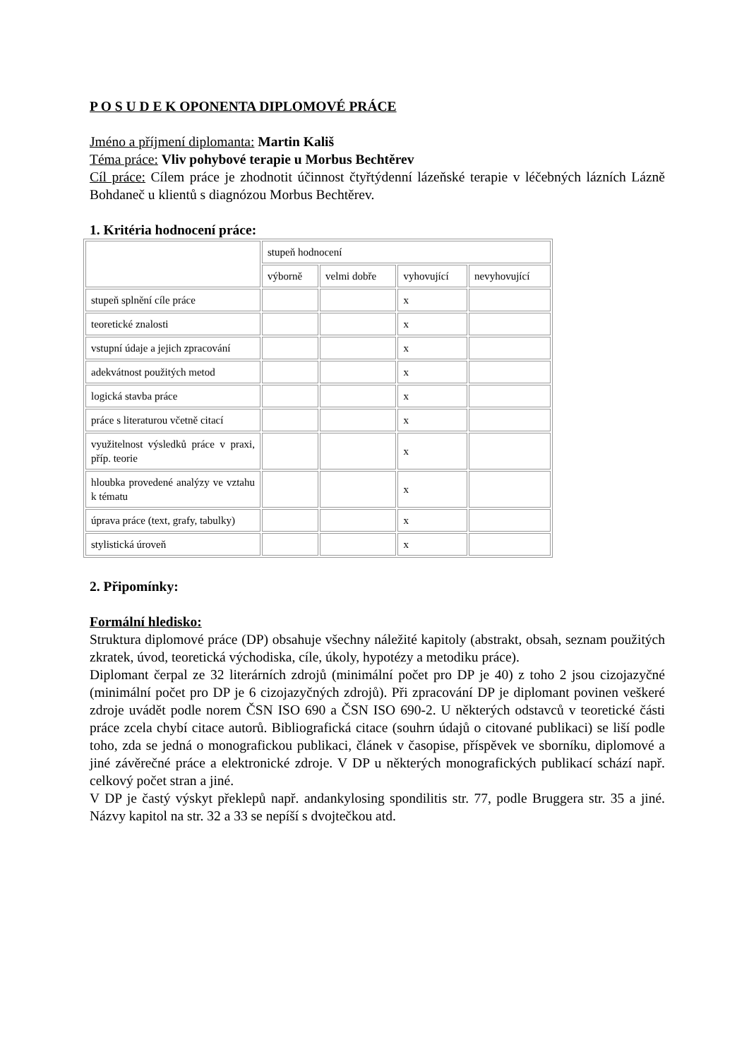P O S U D E K OPONENTA DIPLOMOVÉ PRÁCE
Jméno a příjmení diplomanta: Martin Kališ
Téma práce: Vliv pohybové terapie u Morbus Bechtěrev
Cíl práce: Cílem práce je zhodnotit účinnost čtyřtýdenní lázeňské terapie v léčebných lázních Lázně Bohdaneč u klientů s diagnózou Morbus Bechtěrev.
1. Kritéria hodnocení práce:
| | stupeň hodnocení | | | |
| | výborně | velmi dobře | vyhovující | nevyhovující |
| stupeň splnění cíle práce | | | x | |
| teoretické znalosti | | | x | |
| vstupní údaje a jejich zpracování | | | x | |
| adekvátnost použitých metod | | | x | |
| logická stavba práce | | | x | |
| práce s literaturou včetně citací | | | x | |
| využitelnost výsledků práce v praxi, příp. teorie | | | x | |
| hloubka provedené analýzy ve vztahu k tématu | | | x | |
| úprava práce (text, grafy, tabulky) | | | x | |
| stylistická úroveň | | | x | |
2. Připomínky:
Formální hledisko:
Struktura diplomové práce (DP) obsahuje všechny náležité kapitoly (abstrakt, obsah, seznam použitých zkratek, úvod, teoretická východiska, cíle, úkoly, hypotézy a metodiku práce).
Diplomant čerpal ze 32 literárních zdrojů (minimální počet pro DP je 40) z toho 2 jsou cizojazyčné (minimální počet pro DP je 6 cizojazyčných zdrojů). Při zpracování DP je diplomant povinen veškeré zdroje uvádět podle norem ČSN ISO 690 a ČSN ISO 690-2. U některých odstavců v teoretické části práce zcela chybí citace autorů. Bibliografická citace (souhrn údajů o citované publikaci) se liší podle toho, zda se jedná o monografickou publikaci, článek v časopise, příspěvek ve sborníku, diplomové a jiné závěrečné práce a elektronické zdroje. V DP u některých monografických publikací schází např. celkový počet stran a jiné.
V DP je častý výskyt překlepů např. andankylosing spondilitis str. 77, podle Bruggera str. 35 a jiné. Názvy kapitol na str. 32 a 33 se nepíší s dvojtečkou atd.